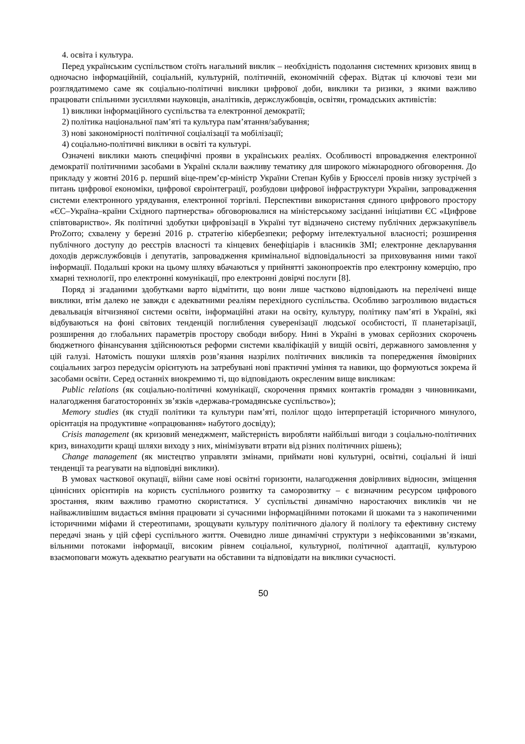4. освіта і культура.
Перед українським суспільством стоїть нагальний виклик – необхідність подолання системних кризових явищ в одночасно інформаційній, соціальній, культурній, політичній, економічній сферах. Відтак ці ключові тези ми розглядатимемо саме як соціально-політичні виклики цифрової доби, виклики та ризики, з якими важливо працювати спільними зусиллями науковців, аналітиків, держслужбовців, освітян, громадських активістів:
1) виклики інформаційного суспільства та електронної демократії;
2) політика національної пам’яті та культура пам’ятання/забування;
3) нові закономірності політичної соціалізації та мобілізації;
4) соціально-політичні виклики в освіті та культурі.
Означені виклики мають специфічні прояви в українських реаліях. Особливості впровадження електронної демократії політичними засобами в Україні склали важливу тематику для широкого міжнародного обговорення. До прикладу у жовтні 2016 р. перший віце-прем’єр-міністр України Степан Кубів у Брюсселі провів низку зустрічей з питань цифрової економіки, цифрової євроінтеграції, розбудови цифрової інфраструктури України, запровадження системи електронного урядування, електронної торгівлі. Перспективи використання єдиного цифрового простору «ЄС–Україна–країни Східного партнерства» обговорювалися на міністерському засіданні ініціативи ЄС «Цифрове співтовариство». Як політичні здобутки цифровізації в Україні тут відзначено систему публічних держзакупівель ProZorro; схвалену у березні 2016 р. стратегію кібербезпеки; реформу інтелектуальної власності; розширення публічного доступу до реєстрів власності та кінцевих бенефіціарів і власників ЗМІ; електронне декларування доходів держслужбовців і депутатів, запровадження кримінальної відповідальності за приховування ними такої інформації. Подальші кроки на цьому шляху вбачаються у прийнятті законопроектів про електронну комерцію, про хмарні технології, про електронні комунікації, про електронні довірчі послуги [8].
Поряд зі згаданими здобутками варто відмітити, що вони лише частково відповідають на перелічені вище виклики, втім далеко не завжди є адекватними реаліям перехідного суспільства. Особливо загрозливою видається девальвація вітчизняної системи освіти, інформаційні атаки на освіту, культуру, політику пам’яті в Україні, які відбуваються на фоні світових тенденцій поглиблення суверенізації людської особистості, її планетарізації, розширення до глобальних параметрів простору свободи вибору. Нині в Україні в умовах серйозних скорочень бюджетного фінансування здійснюються реформи системи кваліфікацій у вищій освіті, державного замовлення у цій галузі. Натомість пошуки шляхів розв’язання назрілих політичних викликів та попередження ймовірних соціальних загроз передусім орієнтують на затребувані нові практичні уміння та навики, що формуються зокрема й засобами освіти. Серед останніх виокремимо ті, що відповідають окресленим вище викликам:
Public relations (як соціально-політичні комунікації, скорочення прямих контактів громадян з чиновниками, налагодження багатосторонніх зв’язків «держава-громадянське суспільство»);
Memory studies (як студії політики та культури пам’яті, полілог щодо інтерпретацій історичного минулого, орієнтація на продуктивне «опрацювання» набутого досвіду);
Crisis management (як кризовий менеджмент, майстерність виробляти найбільші вигоди з соціально-політичних криз, винаходити кращі шляхи виходу з них, мінімізувати втрати від різних політичних рішень);
Change management (як мистецтво управляти змінами, приймати нові культурні, освітні, соціальні й інші тенденції та реагувати на відповідні виклики).
В умовах часткової окупації, війни саме нові освітні горизонти, налагодження довірливих відносин, зміщення ціннісних орієнтирів на користь суспільного розвитку та саморозвитку – є визначним ресурсом цифрового зростання, яким важливо грамотно скористатися. У суспільстві динамічно наростаючих викликів чи не найважливішим видається вміння працювати зі сучасними інформаційними потоками й шоками та з накопиченими історичними міфами й стереотипами, зрощувати культуру політичного діалогу й полілогу та ефективну систему передачі знань у цій сфері суспільного життя. Очевидно лише динамічні структури з нефіксованими зв’язками, вільними потоками інформації, високим рівнем соціальної, культурної, політичної адаптації, культурою взаємоповаги можуть адекватно реагувати на обставини та відповідати на виклики сучасності.
50